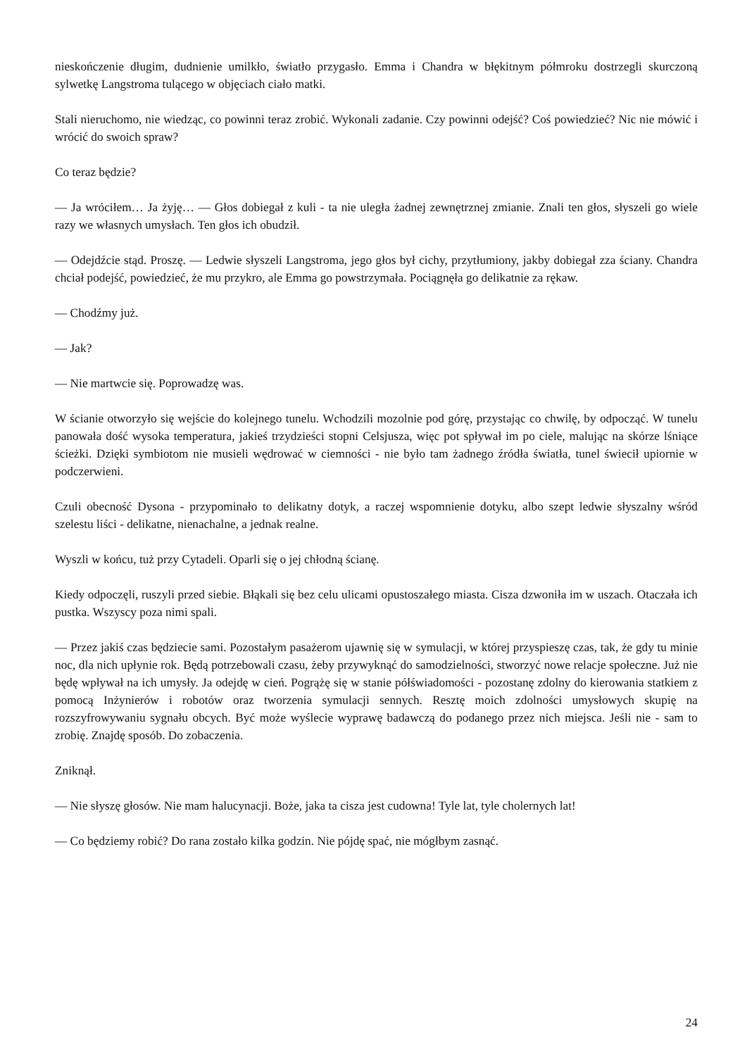nieskończenie długim, dudnienie umilkło, światło przygasło. Emma i Chandra w błękitnym półmroku dostrzegli skurczoną sylwetkę Langstroma tulącego w objęciach ciało matki.
Stali nieruchomo, nie wiedząc, co powinni teraz zrobić. Wykonali zadanie. Czy powinni odejść? Coś powiedzieć? Nic nie mówić i wrócić do swoich spraw?
Co teraz będzie?
— Ja wróciłem… Ja żyję… — Głos dobiegał z kuli - ta nie uległa żadnej zewnętrznej zmianie. Znali ten głos, słyszeli go wiele razy we własnych umysłach. Ten głos ich obudził.
— Odejdźcie stąd. Proszę. — Ledwie słyszeli Langstroma, jego głos był cichy, przytłumiony, jakby dobiegał zza ściany. Chandra chciał podejść, powiedzieć, że mu przykro, ale Emma go powstrzymała. Pociągnęła go delikatnie za rękaw.
— Chodźmy już.
— Jak?
— Nie martwcie się. Poprowadzę was.
W ścianie otworzyło się wejście do kolejnego tunelu. Wchodzili mozolnie pod górę, przystając co chwilę, by odpocząć. W tunelu panowała dość wysoka temperatura, jakieś trzydzieści stopni Celsjusza, więc pot spływał im po ciele, malując na skórze lśniące ścieżki. Dzięki symbiotom nie musieli wędrować w ciemności - nie było tam żadnego źródła światła, tunel świecił upiornie w podczerwieni.
Czuli obecność Dysona - przypominało to delikatny dotyk, a raczej wspomnienie dotyku, albo szept ledwie słyszalny wśród szelestu liści - delikatne, nienachalne, a jednak realne.
Wyszli w końcu, tuż przy Cytadeli. Oparli się o jej chłodną ścianę.
Kiedy odpoczęli, ruszyli przed siebie. Błąkali się bez celu ulicami opustoszałego miasta. Cisza dzwoniła im w uszach. Otaczała ich pustka. Wszyscy poza nimi spali.
— Przez jakiś czas będziecie sami. Pozostałym pasażerom ujawnię się w symulacji, w której przyspieszę czas, tak, że gdy tu minie noc, dla nich upłynie rok. Będą potrzebowali czasu, żeby przywyknąć do samodzielności, stworzyć nowe relacje społeczne. Już nie będę wpływał na ich umysły. Ja odejdę w cień. Pogrążę się w stanie półświadomości - pozostanę zdolny do kierowania statkiem z pomocą Inżynierów i robotów oraz tworzenia symulacji sennych. Resztę moich zdolności umysłowych skupię na rozszyfrowywaniu sygnału obcych. Być może wyślecie wyprawę badawczą do podanego przez nich miejsca. Jeśli nie - sam to zrobię. Znajdę sposób. Do zobaczenia.
Zniknął.
— Nie słyszę głosów. Nie mam halucynacji. Boże, jaka ta cisza jest cudowna! Tyle lat, tyle cholernych lat!
— Co będziemy robić? Do rana zostało kilka godzin. Nie pójdę spać, nie mógłbym zasnąć.
24